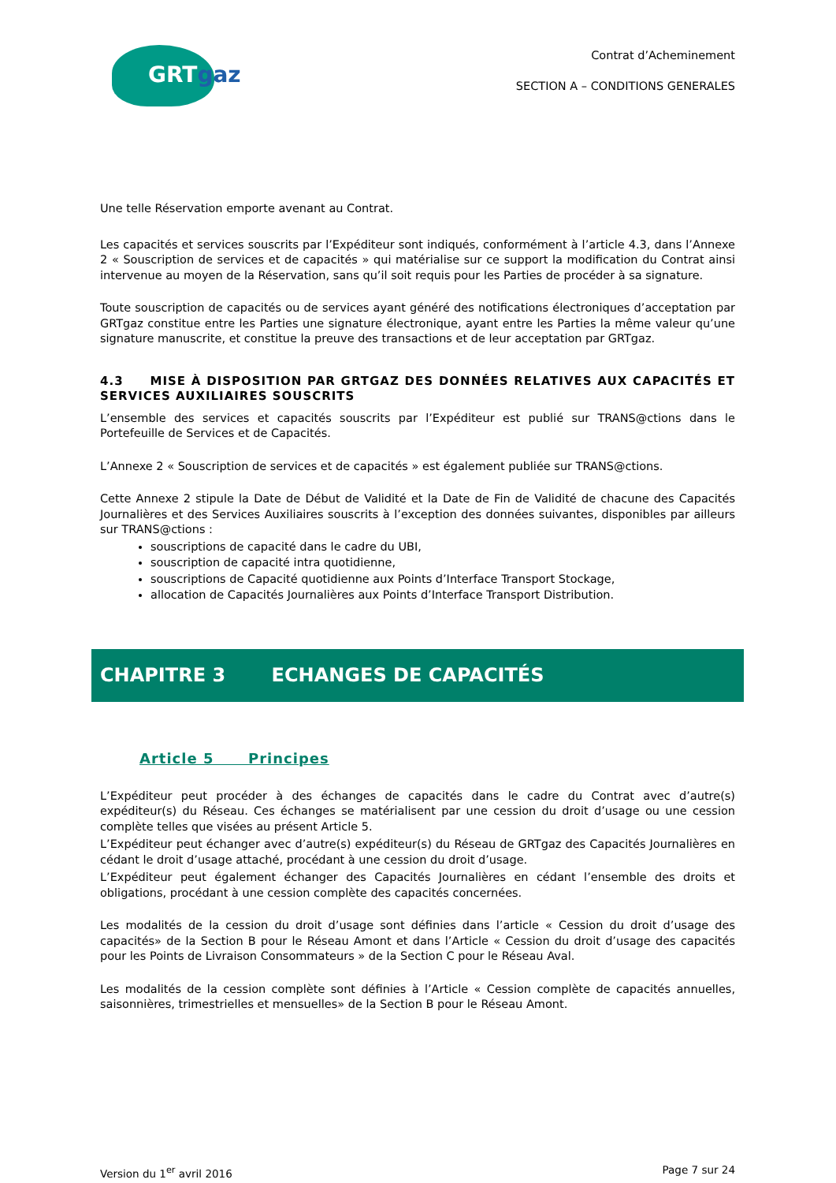GRTgaz
Contrat d’Acheminement
SECTION A – CONDITIONS GENERALES
Une telle Réservation emporte avenant au Contrat.
Les capacités et services souscrits par l’Expéditeur sont indiqués, conformément à l’article 4.3, dans l’Annexe 2 « Souscription de services et de capacités » qui matérialise sur ce support la modification du Contrat ainsi intervenue au moyen de la Réservation, sans qu’il soit requis pour les Parties de procéder à sa signature.
Toute souscription de capacités ou de services ayant généré des notifications électroniques d’acceptation par GRTgaz constitue entre les Parties une signature électronique, ayant entre les Parties la même valeur qu’une signature manuscrite, et constitue la preuve des transactions et de leur acceptation par GRTgaz.
4.3 MISE À DISPOSITION PAR GRTGAZ DES DONNÉES RELATIVES AUX CAPACITÉS ET SERVICES AUXILIAIRES SOUSCRITS
L’ensemble des services et capacités souscrits par l’Expéditeur est publié sur TRANS@ctions dans le Portefeuille de Services et de Capacités.
L’Annexe 2 « Souscription de services et de capacités » est également publiée sur TRANS@ctions.
Cette Annexe 2 stipule la Date de Début de Validité et la Date de Fin de Validité de chacune des Capacités Journalières et des Services Auxiliaires souscrits à l’exception des données suivantes, disponibles par ailleurs sur TRANS@ctions :
souscriptions de capacité dans le cadre du UBI,
souscription de capacité intra quotidienne,
souscriptions de Capacité quotidienne aux Points d’Interface Transport Stockage,
allocation de Capacités Journalières aux Points d’Interface Transport Distribution.
CHAPITRE 3 ECHANGES DE CAPACITÉS
Article 5 Principes
L’Expéditeur peut procéder à des échanges de capacités dans le cadre du Contrat avec d’autre(s) expéditeur(s) du Réseau. Ces échanges se matérialisent par une cession du droit d’usage ou une cession complète telles que visées au présent Article 5.
L’Expéditeur peut échanger avec d’autre(s) expéditeur(s) du Réseau de GRTgaz des Capacités Journalières en cédant le droit d’usage attaché, procédant à une cession du droit d’usage.
L’Expéditeur peut également échanger des Capacités Journalières en cédant l’ensemble des droits et obligations, procédant à une cession complète des capacités concernées.
Les modalités de la cession du droit d’usage sont définies dans l’article « Cession du droit d’usage des capacités» de la Section B pour le Réseau Amont et dans l’Article « Cession du droit d’usage des capacités pour les Points de Livraison Consommateurs » de la Section C pour le Réseau Aval.
Les modalités de la cession complète sont définies à l’Article « Cession complète de capacités annuelles, saisonnières, trimestrielles et mensuelles» de la Section B pour le Réseau Amont.
Version du 1<sup>er</sup> avril 2016 Page 7 sur 24